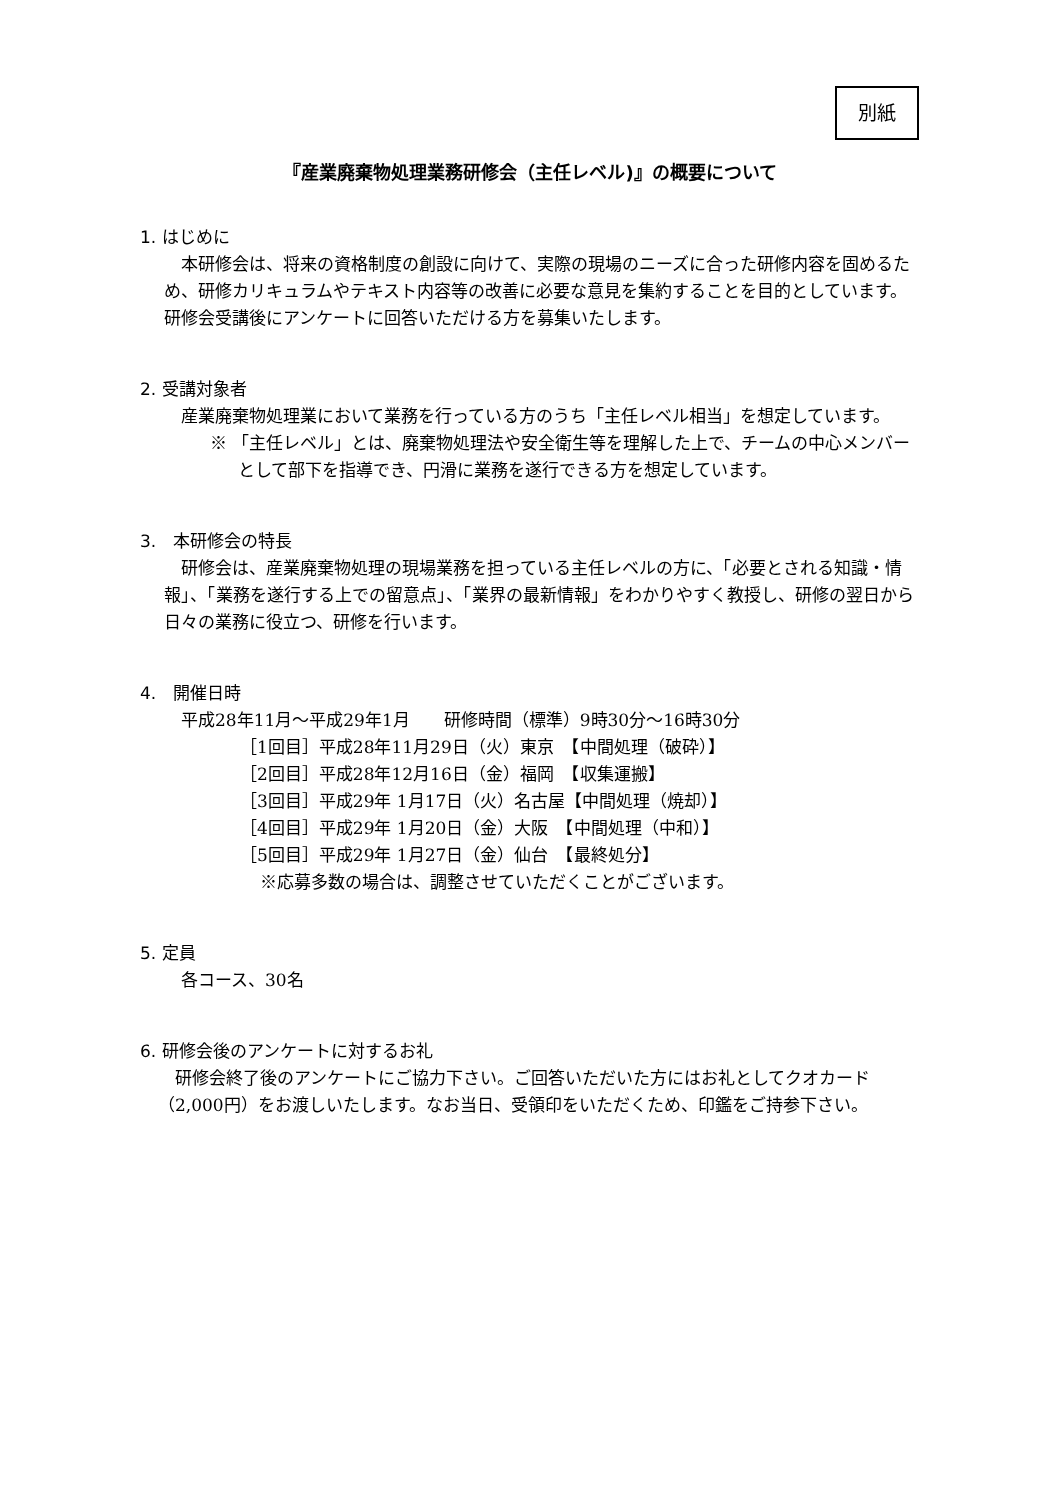別紙
『産業廃棄物処理業務研修会（主任レベル)』の概要について
1. はじめに
本研修会は、将来の資格制度の創設に向けて、実際の現場のニーズに合った研修内容を固めるため、研修カリキュラムやテキスト内容等の改善に必要な意見を集約することを目的としています。研修会受講後にアンケートに回答いただける方を募集いたします。
2. 受講対象者
産業廃棄物処理業において業務を行っている方のうち「主任レベル相当」を想定しています。
※ 「主任レベル」とは、廃棄物処理法や安全衛生等を理解した上で、チームの中心メンバーとして部下を指導でき、円滑に業務を遂行できる方を想定しています。
3.　本研修会の特長
研修会は、産業廃棄物処理の現場業務を担っている主任レベルの方に、「必要とされる知識・情報」、「業務を遂行する上での留意点」、「業界の最新情報」をわかりやすく教授し、研修の翌日から日々の業務に役立つ、研修を行います。
4.　開催日時
平成28年11月～平成29年1月　　研修時間（標準）9時30分～16時30分
［1回目］平成28年11月29日（火）東京　【中間処理（破砕）】
［2回目］平成28年12月16日（金）福岡　【収集運搬】
［3回目］平成29年 1月17日（火）名古屋【中間処理（焼却）】
［4回目］平成29年 1月20日（金）大阪　【中間処理（中和）】
［5回目］平成29年 1月27日（金）仙台　【最終処分】
※応募多数の場合は、調整させていただくことがございます。
5. 定員
各コース、30名
6. 研修会後のアンケートに対するお礼
研修会終了後のアンケートにご協力下さい。ご回答いただいた方にはお礼としてクオカード（2,000円）をお渡しいたします。なお当日、受領印をいただくため、印鑑をご持参下さい。